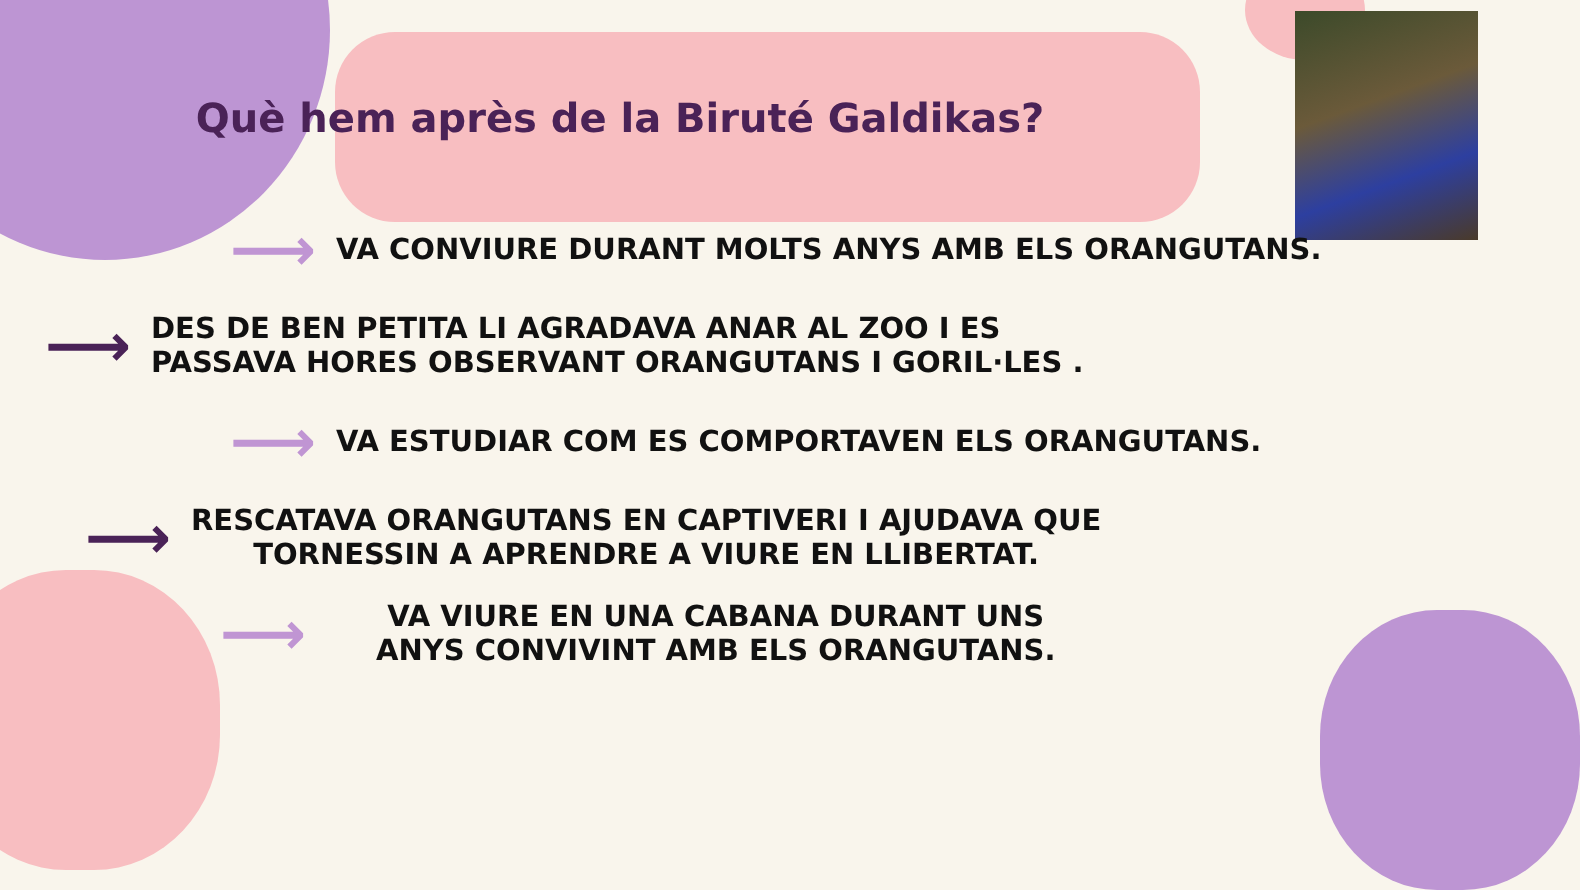Què hem après de la Biruté Galdikas?
⟶ VA CONVIURE DURANT MOLTS ANYS AMB ELS ORANGUTANS.
⟶ DES DE BEN PETITA LI AGRADAVA ANAR AL ZOO I ES
PASSAVA HORES OBSERVANT ORANGUTANS I GORIL·LES .
⟶ VA ESTUDIAR COM ES COMPORTAVEN ELS ORANGUTANS.
⟶ RESCATAVA ORANGUTANS EN CAPTIVERI I AJUDAVA QUE
TORNESSIN A APRENDRE A VIURE EN LLIBERTAT.
⟶ VA VIURE EN UNA CABANA DURANT UNS
ANYS CONVIVINT AMB ELS ORANGUTANS.